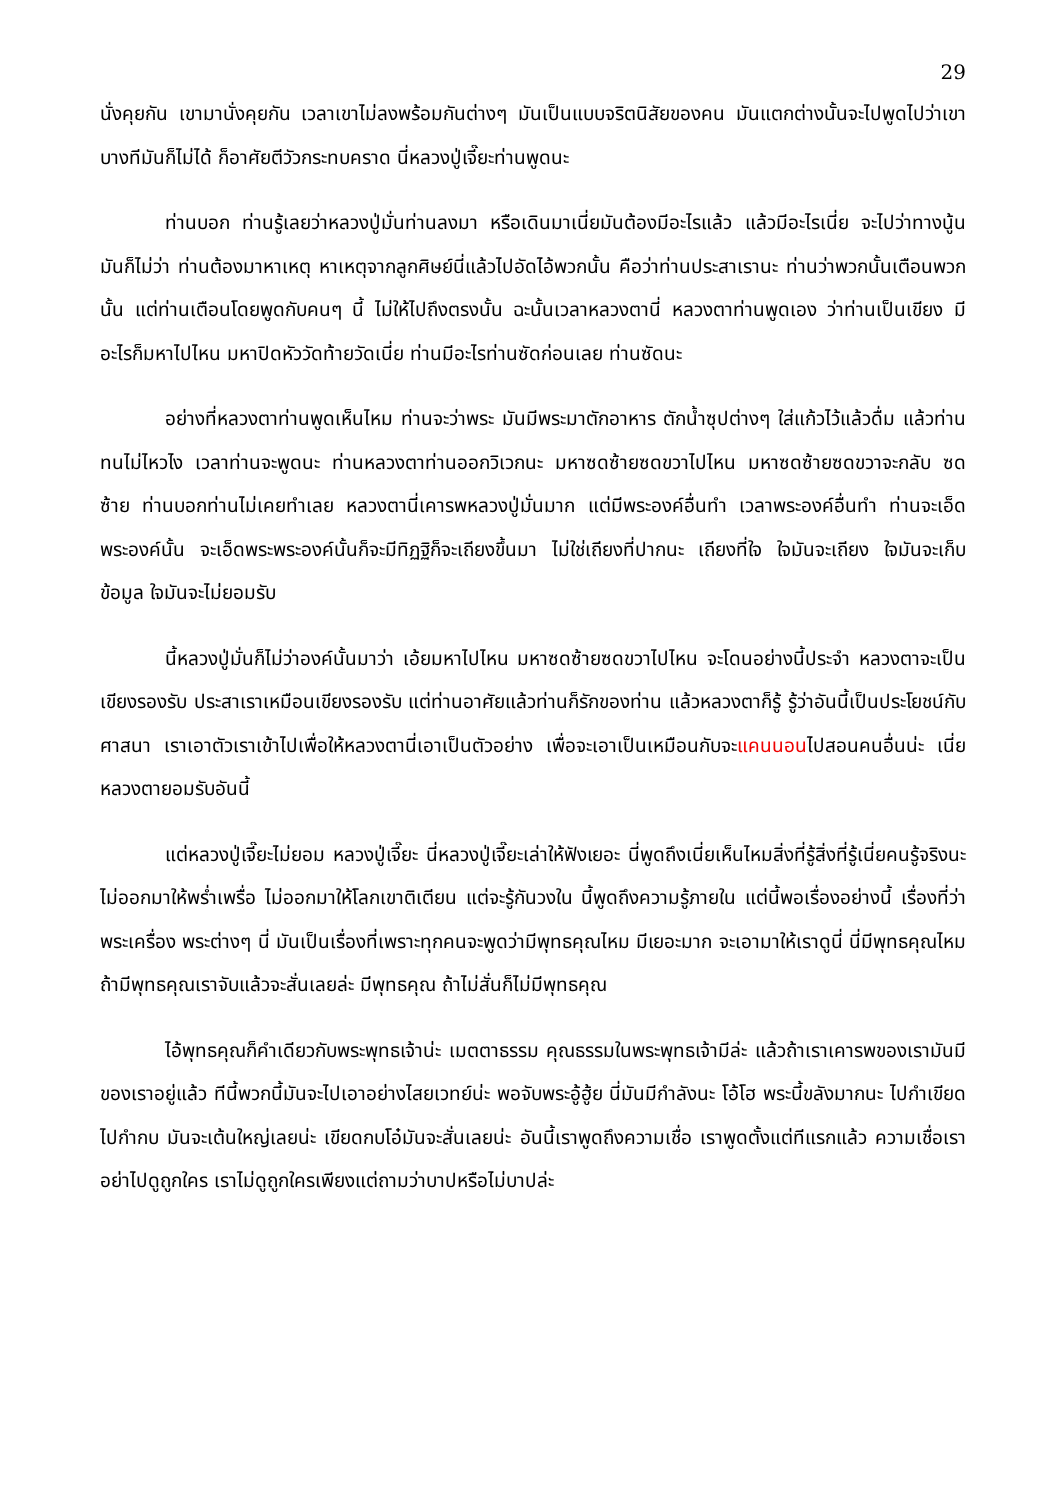29
นั่งคุยกัน เขามานั่งคุยกัน เวลาเขาไม่ลงพร้อมกันต่างๆ มันเป็นแบบจริตนิสัยของคน มันแตกต่างนั้นจะไปพูดไปว่าเขาบางทีมันก็ไม่ได้ ก็อาศัยตีวัวกระทบคราด นี่หลวงปู่เจี๊ยะท่านพูดนะ
ท่านบอก ท่านรู้เลยว่าหลวงปู่มั่นท่านลงมา หรือเดินมาเนี่ยมันต้องมีอะไรแล้ว แล้วมีอะไรเนี่ย จะไปว่าทางนู้น มันก็ไม่ว่า ท่านต้องมาหาเหตุ หาเหตุจากลูกศิษย์นี่แล้วไปอัดไอ้พวกนั้น คือว่าท่านประสาเรานะ ท่านว่าพวกนั้นเตือนพวกนั้น แต่ท่านเตือนโดยพูดกับคนๆ นี้ ไม่ให้ไปถึงตรงนั้น ฉะนั้นเวลาหลวงตานี่ หลวงตาท่านพูดเอง ว่าท่านเป็นเขียง มีอะไรก็มหาไปไหน มหาปิดหัววัดท้ายวัดเนี่ย ท่านมีอะไรท่านซัดก่อนเลย ท่านซัดนะ
อย่างที่หลวงตาท่านพูดเห็นไหม ท่านจะว่าพระ มันมีพระมาตักอาหาร ตักน้ำซุปต่างๆ ใส่แก้วไว้แล้วดื่ม แล้วท่านทนไม่ไหวไง เวลาท่านจะพูดนะ ท่านหลวงตาท่านออกวิเวกนะ มหาซดซ้ายซดขวาไปไหน มหาซดซ้ายซดขวาจะกลับ ซดซ้าย ท่านบอกท่านไม่เคยทำเลย หลวงตานี่เคารพหลวงปู่มั่นมาก แต่มีพระองค์อื่นทำ เวลาพระองค์อื่นทำ ท่านจะเอ็ดพระองค์นั้น จะเอ็ดพระพระองค์นั้นก็จะมีทิฏฐิก็จะเถียงขึ้นมา ไม่ใช่เถียงที่ปากนะ เถียงที่ใจ ใจมันจะเถียง ใจมันจะเก็บข้อมูล ใจมันจะไม่ยอมรับ
นี้หลวงปู่มั่นก็ไม่ว่าองค์นั้นมาว่า เอ้ยมหาไปไหน มหาซดซ้ายซดขวาไปไหน จะโดนอย่างนี้ประจำ หลวงตาจะเป็นเขียงรองรับ ประสาเราเหมือนเขียงรองรับ แต่ท่านอาศัยแล้วท่านก็รักของท่าน แล้วหลวงตาก็รู้ รู้ว่าอันนี้เป็นประโยชน์กับศาสนา เราเอาตัวเราเข้าไปเพื่อให้หลวงตานี่เอาเป็นตัวอย่าง เพื่อจะเอาเป็นเหมือนกับจะแคนนอนไปสอนคนอื่นน่ะ เนี่ยหลวงตายอมรับอันนี้
แต่หลวงปู่เจี๊ยะไม่ยอม หลวงปู่เจี๊ยะ นี่หลวงปู่เจี๊ยะเล่าให้ฟังเยอะ นี่พูดถึงเนี่ยเห็นไหมสิ่งที่รู้สิ่งที่รู้เนี่ยคนรู้จริงนะ ไม่ออกมาให้พร่ำเพรื่อ ไม่ออกมาให้โลกเขาติเตียน แต่จะรู้กันวงใน นี้พูดถึงความรู้ภายใน แต่นี้พอเรื่องอย่างนี้ เรื่องที่ว่าพระเครื่อง พระต่างๆ นี่ มันเป็นเรื่องที่เพราะทุกคนจะพูดว่ามีพุทธคุณไหม มีเยอะมาก จะเอามาให้เราดูนี่ นี่มีพุทธคุณไหม ถ้ามีพุทธคุณเราจับแล้วจะสั่นเลยล่ะ มีพุทธคุณ ถ้าไม่สั่นก็ไม่มีพุทธคุณ
ไอ้พุทธคุณก็คำเดียวกับพระพุทธเจ้าน่ะ เมตตาธรรม คุณธรรมในพระพุทธเจ้ามีล่ะ แล้วถ้าเราเคารพของเรามันมีของเราอยู่แล้ว ทีนี้พวกนี้มันจะไปเอาอย่างไสยเวทย์น่ะ พอจับพระอู้ฮู้ย นี่มันมีกำลังนะ โอ้โฮ พระนี้ขลังมากนะ ไปกำเขียด ไปกำกบ มันจะเต้นใหญ่เลยน่ะ เขียดกบโอ๋มันจะสั่นเลยน่ะ อันนี้เราพูดถึงความเชื่อ เราพูดตั้งแต่ทีแรกแล้ว ความเชื่อเราอย่าไปดูถูกใคร เราไม่ดูถูกใครเพียงแต่ถามว่าบาปหรือไม่บาปล่ะ